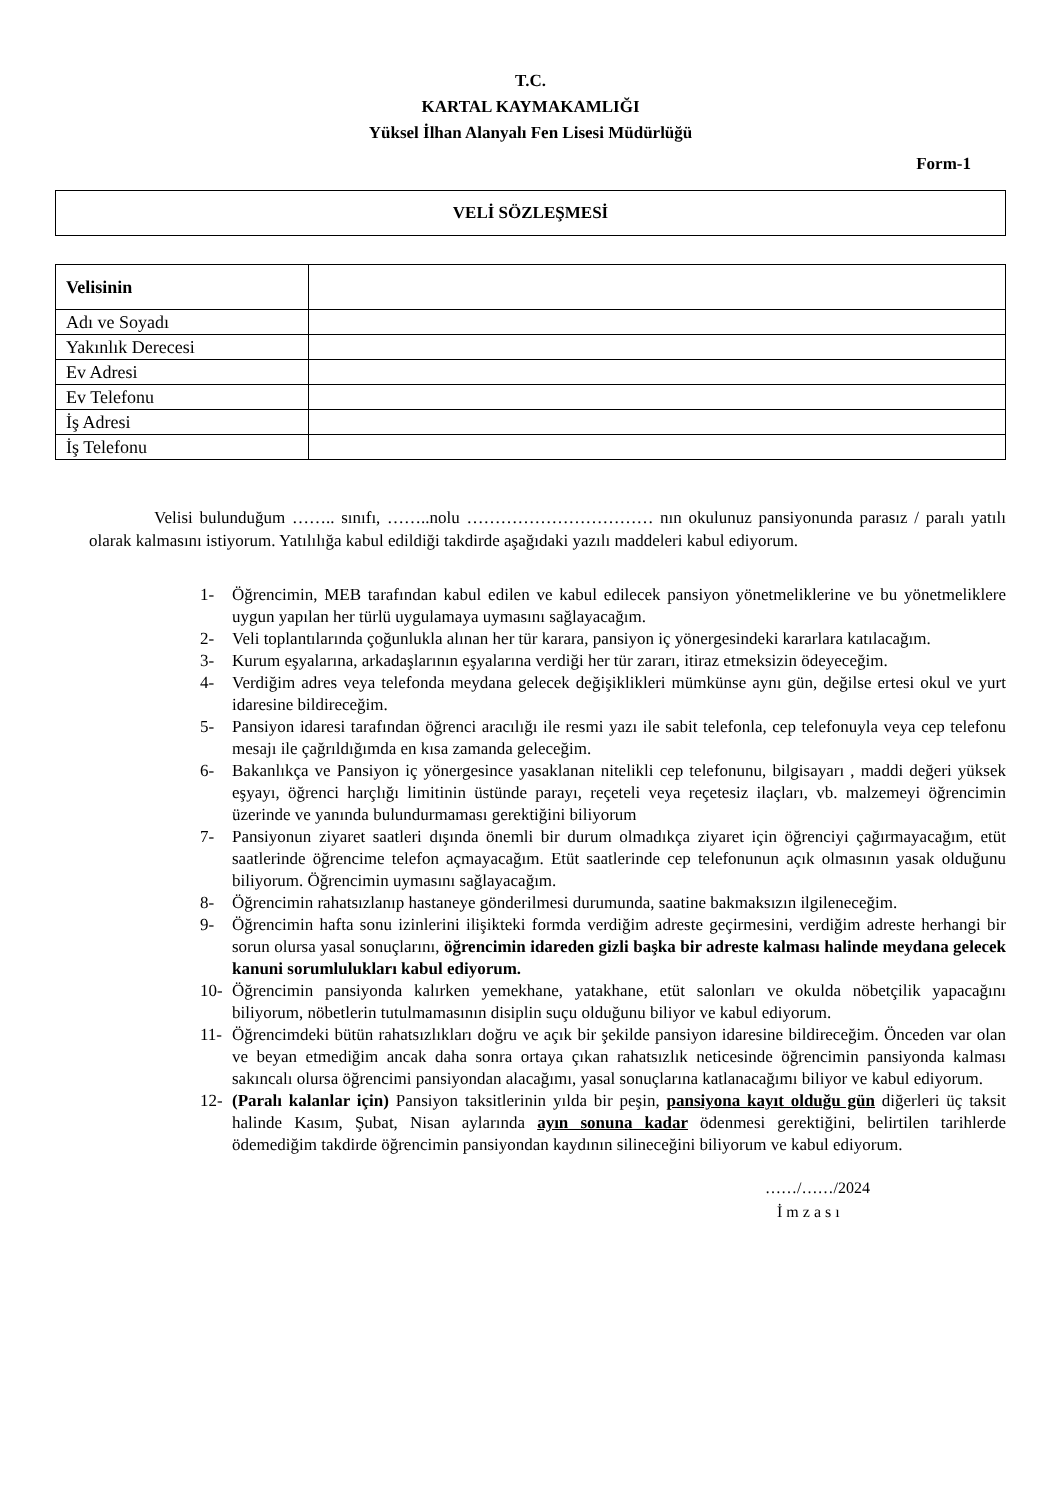T.C.
KARTAL KAYMAKAMLIĞI
Yüksel İlhan Alanyalı Fen Lisesi Müdürlüğü
Form-1
VELİ SÖZLEŞMESİ
| Velisinin | |
| Adı ve Soyadı | |
| Yakınlık Derecesi | |
| Ev Adresi | |
| Ev Telefonu | |
| İş Adresi | |
| İş Telefonu | |
Velisi bulunduğum …….. sınıfı, ……..nolu …………………………… nın okulunuz pansiyonunda parasız / paralı yatılı olarak kalmasını istiyorum. Yatılılığa kabul edildiği takdirde aşağıdaki yazılı maddeleri kabul ediyorum.
1- Öğrencimin, MEB tarafından kabul edilen ve kabul edilecek pansiyon yönetmeliklerine ve bu yönetmeliklere uygun yapılan her türlü uygulamaya uymasını sağlayacağım.
2- Veli toplantılarında çoğunlukla alınan her tür karara, pansiyon iç yönergesindeki kararlara katılacağım.
3- Kurum eşyalarına, arkadaşlarının eşyalarına verdiği her tür zararı, itiraz etmeksizin ödeyeceğim.
4- Verdiğim adres veya telefonda meydana gelecek değişiklikleri mümkünse aynı gün, değilse ertesi okul ve yurt idaresine bildireceğim.
5- Pansiyon idaresi tarafından öğrenci aracılığı ile resmi yazı ile sabit telefonla, cep telefonuyla veya cep telefonu mesajı ile çağrıldığımda en kısa zamanda geleceğim.
6- Bakanlıkça ve Pansiyon iç yönergesince yasaklanan nitelikli cep telefonunu, bilgisayarı , maddi değeri yüksek eşyayı, öğrenci harçlığı limitinin üstünde parayı, reçeteli veya reçetesiz ilaçları, vb. malzemeyi öğrencimin üzerinde ve yanında bulundurmaması gerektiğini biliyorum
7- Pansiyonun ziyaret saatleri dışında önemli bir durum olmadıkça ziyaret için öğrenciyi çağırmayacağım, etüt saatlerinde öğrencime telefon açmayacağım. Etüt saatlerinde cep telefonunun açık olmasının yasak olduğunu biliyorum. Öğrencimin uymasını sağlayacağım.
8- Öğrencimin rahatsızlanıp hastaneye gönderilmesi durumunda, saatine bakmaksızın ilgileneceğim.
9- Öğrencimin hafta sonu izinlerini ilişikteki formda verdiğim adreste geçirmesini, verdiğim adreste herhangi bir sorun olursa yasal sonuçlarını, öğrencimin idareden gizli başka bir adreste kalması halinde meydana gelecek kanuni sorumlulukları kabul ediyorum.
10- Öğrencimin pansiyonda kalırken yemekhane, yatakhane, etüt salonları ve okulda nöbetçilik yapacağını biliyorum, nöbetlerin tutulmamasının disiplin suçu olduğunu biliyor ve kabul ediyorum.
11- Öğrencimdeki bütün rahatsızlıkları doğru ve açık bir şekilde pansiyon idaresine bildireceğim. Önceden var olan ve beyan etmediğim ancak daha sonra ortaya çıkan rahatsızlık neticesinde öğrencimin pansiyonda kalması sakıncalı olursa öğrencimi pansiyondan alacağımı, yasal sonuçlarına katlanacağımı biliyor ve kabul ediyorum.
12- (Paralı kalanlar için) Pansiyon taksitlerinin yılda bir peşin, pansiyona kayıt olduğu gün diğerleri üç taksit halinde Kasım, Şubat, Nisan aylarında ayın sonuna kadar ödenmesi gerektiğini, belirtilen tarihlerde ödemediğim takdirde öğrencimin pansiyondan kaydının silineceğini biliyorum ve kabul ediyorum.
……/……/2024
İ m z a s ı